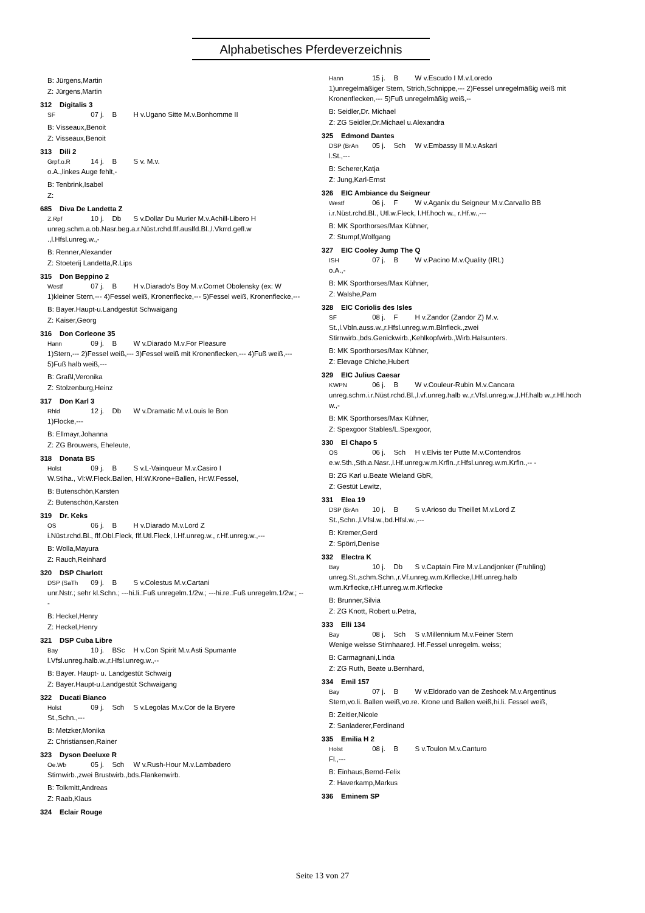Alphabetisches Pferdeverzeichnis
B: Jürgens,Martin
Z: Jürgens,Martin
312 Digitalis 3
SF 07 j. B H v.Ugano Sitte M.v.Bonhomme II
B: Visseaux,Benoit
Z: Visseaux,Benoit
313 Dili 2
Grpf.o.R 14 j. B S v. M.v.
o.A.,linkes Auge fehlt,-
B: Tenbrink,Isabel
Z:
685 Diva De Landetta Z
Z.Rpf 10 j. Db S v.Dollar Du Murier M.v.Achill-Libero H
unreg.schm.a.ob.Nasr.beg.a.r.Nüst.rchd.flf.auslfd.Bl.,l.Vkrrd.gefl.w .,l.Hfsl.unreg.w.,-
B: Renner,Alexander
Z: Stoeterij Landetta,R.Lips
315 Don Beppino 2
Westf 07 j. B H v.Diarado's Boy M.v.Cornet Obolensky (ex: W
1)kleiner Stern,--- 4)Fessel weiß, Kronenflecke,--- 5)Fessel weiß, Kronenflecke,---
B: Bayer.Haupt-u.Landgestüt Schwaigang
Z: Kaiser,Georg
316 Don Corleone 35
Hann 09 j. B W v.Diarado M.v.For Pleasure
1)Stern,--- 2)Fessel weiß,--- 3)Fessel weiß mit Kronenflecken,--- 4)Fuß weiß,--- 5)Fuß halb weiß,---
B: Graßl,Veronika
Z: Stolzenburg,Heinz
317 Don Karl 3
Rhld 12 j. Db W v.Dramatic M.v.Louis le Bon
1)Flocke,---
B: Ellmayr,Johanna
Z: ZG Brouwers, Eheleute,
318 Donata BS
Holst 09 j. B S v.L-Vainqueur M.v.Casiro I
W.Stiha., Vl:W.Fleck.Ballen, Hl:W.Krone+Ballen, Hr:W.Fessel,
B: Butenschön,Karsten
Z: Butenschön,Karsten
319 Dr. Keks
OS 06 j. B H v.Diarado M.v.Lord Z
i.Nüst.rchd.Bl., flf.Obl.Fleck, flf.Utl.Fleck, l.Hf.unreg.w., r.Hf.unreg.w.,---
B: Wolla,Mayura
Z: Rauch,Reinhard
320 DSP Charlott
DSP (SaTh 09 j. B S v.Colestus M.v.Cartani
unr.Nstr.; sehr kl.Schn.; ---hi.li.:Fuß unregelm.1/2w.; ---hi.re.:Fuß unregelm.1/2w.; ---
B: Heckel,Henry
Z: Heckel,Henry
321 DSP Cuba Libre
Bay 10 j. BSc H v.Con Spirit M.v.Asti Spumante
l.Vfsl.unreg.halb.w.,r.Hfsl.unreg.w.,--
B: Bayer. Haupt- u. Landgestüt Schwaig
Z: Bayer.Haupt-u.Landgestüt Schwaigang
322 Ducati Bianco
Holst 09 j. Sch S v.Legolas M.v.Cor de la Bryere
St.,Schn.,---
B: Metzker,Monika
Z: Christiansen,Rainer
323 Dyson Deeluxe R
Oe.Wb 05 j. Sch W v.Rush-Hour M.v.Lambadero
Stirnwirb.,zwei Brustwirb.,bds.Flankenwirb.
B: Tolkmitt,Andreas
Z: Raab,Klaus
324 Eclair Rouge
Hann 15 j. B W v.Escudo I M.v.Loredo
1)unregelmäßiger Stern, Strich,Schnippe,--- 2)Fessel unregelmäßig weiß mit Kronenflecken,--- 5)Fuß unregelmäßig weiß,--
B: Seidler,Dr. Michael
Z: ZG Seidler,Dr.Michael u.Alexandra
325 Edmond Dantes
DSP (BrAn 05 j. Sch W v.Embassy II M.v.Askari
l.St.,---
B: Scherer,Katja
Z: Jung,Karl-Ernst
326 EIC Ambiance du Seigneur
Westf 06 j. F W v.Aganix du Seigneur M.v.Carvallo BB
i.r.Nüst.rchd.Bl., Utl.w.Fleck, l.Hf.hoch w., r.Hf.w.,---
B: MK Sporthorses/Max Kühner,
Z: Stumpf,Wolfgang
327 EIC Cooley Jump The Q
ISH 07 j. B W v.Pacino M.v.Quality (IRL)
o.A.,-
B: MK Sporthorses/Max Kühner,
Z: Walshe,Pam
328 EIC Coriolis des Isles
SF 08 j. F H v.Zandor (Zandor Z) M.v.
St.,l.Vbln.auss.w.,r.Hfsl.unreg.w.m.Blnfleck.,zwei Stirnwirb.,bds.Genickwirb.,Kehlkopfwirb.,Wirb.Halsunters.
B: MK Sporthorses/Max Kühner,
Z: Elevage Chiche,Hubert
329 EIC Julius Caesar
KWPN 06 j. B W v.Couleur-Rubin M.v.Cancara
unreg.schm.i.r.Nüst.rchd.Bl.,l.vf.unreg.halb w.,r.Vfsl.unreg.w.,l.Hf.halb w.,r.Hf.hoch w.,-
B: MK Sporthorses/Max Kühner,
Z: Spexgoor Stables/L.Spexgoor,
330 El Chapo 5
OS 06 j. Sch H v.Elvis ter Putte M.v.Contendros
e.w.Sth.,Sth.a.Nasr.,l.Hf.unreg.w.m.Krfln.,r.Hfsl.unreg.w.m.Krfln.,-- -
B: ZG Karl u.Beate Wieland GbR,
Z: Gestüt Lewitz,
331 Elea 19
DSP (BrAn 10 j. B S v.Arioso du Theillet M.v.Lord Z
St.,Schn.,l.Vfsl.w.,bd.Hfsl.w.,---
B: Kremer,Gerd
Z: Spörri,Denise
332 Electra K
Bay 10 j. Db S v.Captain Fire M.v.Landjonker (Fruhling)
unreg.St.,schm.Schn.,r.Vf.unreg.w.m.Krflecke,l.Hf.unreg.halb w.m.Krflecke,r.Hf.unreg.w.m.Krflecke
B: Brunner,Silvia
Z: ZG Knott, Robert u.Petra,
333 Elli 134
Bay 08 j. Sch S v.Millennium M.v.Feiner Stern
Wenige weisse Stirnhaare;l. Hf.Fessel unregelm. weiss;
B: Carmagnani,Linda
Z: ZG Ruth, Beate u.Bernhard,
334 Emil 157
Bay 07 j. B W v.Eldorado van de Zeshoek M.v.Argentinus
Stern,vo.li. Ballen weiß,vo.re. Krone und Ballen weiß,hi.li. Fessel weiß,
B: Zeitler,Nicole
Z: Sanladerer,Ferdinand
335 Emilia H 2
Holst 08 j. B S v.Toulon M.v.Canturo
Fl.,---
B: Einhaus,Bernd-Felix
Z: Haverkamp,Markus
336 Eminem SP
Seite 13 von 27